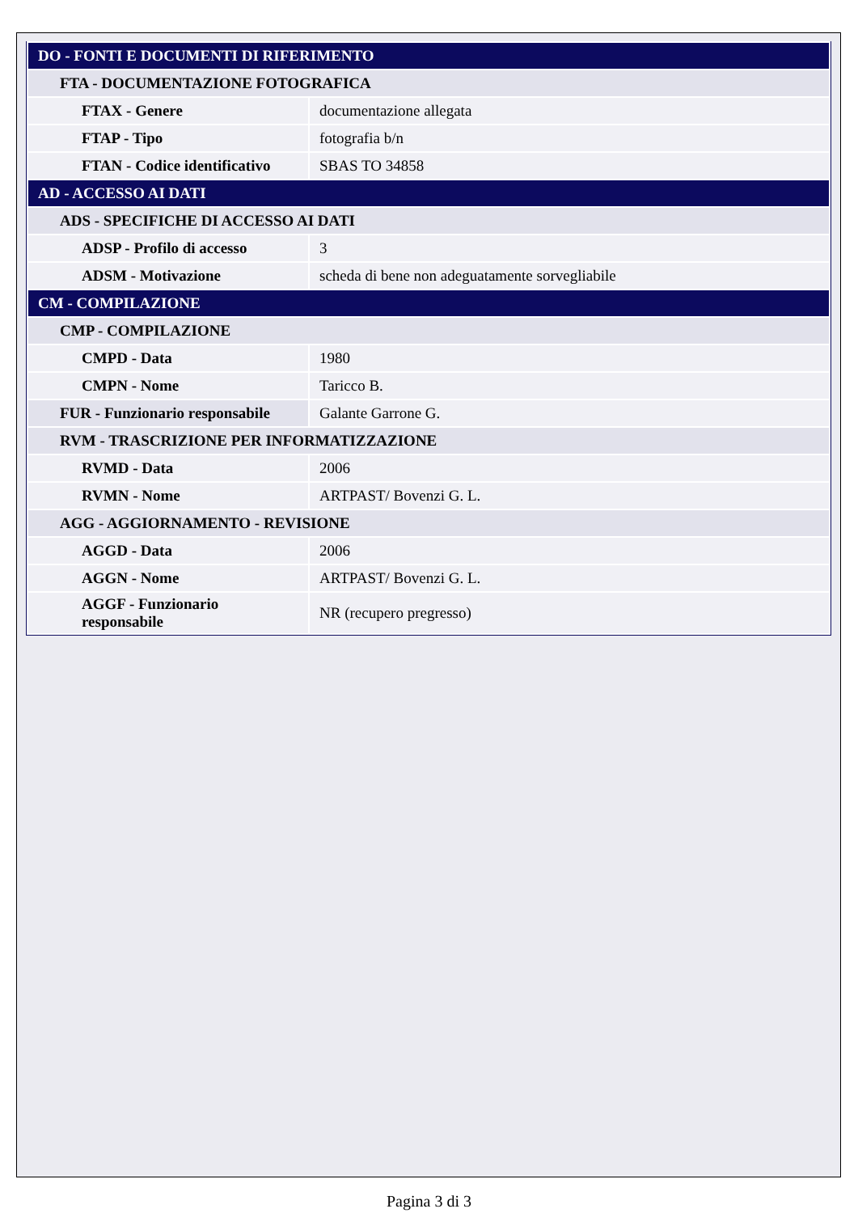| DO - FONTI E DOCUMENTI DI RIFERIMENTO | |
| FTA - DOCUMENTAZIONE FOTOGRAFICA | |
| FTAX - Genere | documentazione allegata |
| FTAP - Tipo | fotografia b/n |
| FTAN - Codice identificativo | SBAS TO 34858 |
| AD - ACCESSO AI DATI | |
| ADS - SPECIFICHE DI ACCESSO AI DATI | |
| ADSP - Profilo di accesso | 3 |
| ADSM - Motivazione | scheda di bene non adeguatamente sorvegliabile |
| CM - COMPILAZIONE | |
| CMP - COMPILAZIONE | |
| CMPD - Data | 1980 |
| CMPN - Nome | Taricco B. |
| FUR - Funzionario responsabile | Galante Garrone G. |
| RVM - TRASCRIZIONE PER INFORMATIZZAZIONE | |
| RVMD - Data | 2006 |
| RVMN - Nome | ARTPAST/ Bovenzi G. L. |
| AGG - AGGIORNAMENTO - REVISIONE | |
| AGGD - Data | 2006 |
| AGGN - Nome | ARTPAST/ Bovenzi G. L. |
| AGGF - Funzionario responsabile | NR (recupero pregresso) |
Pagina 3 di 3